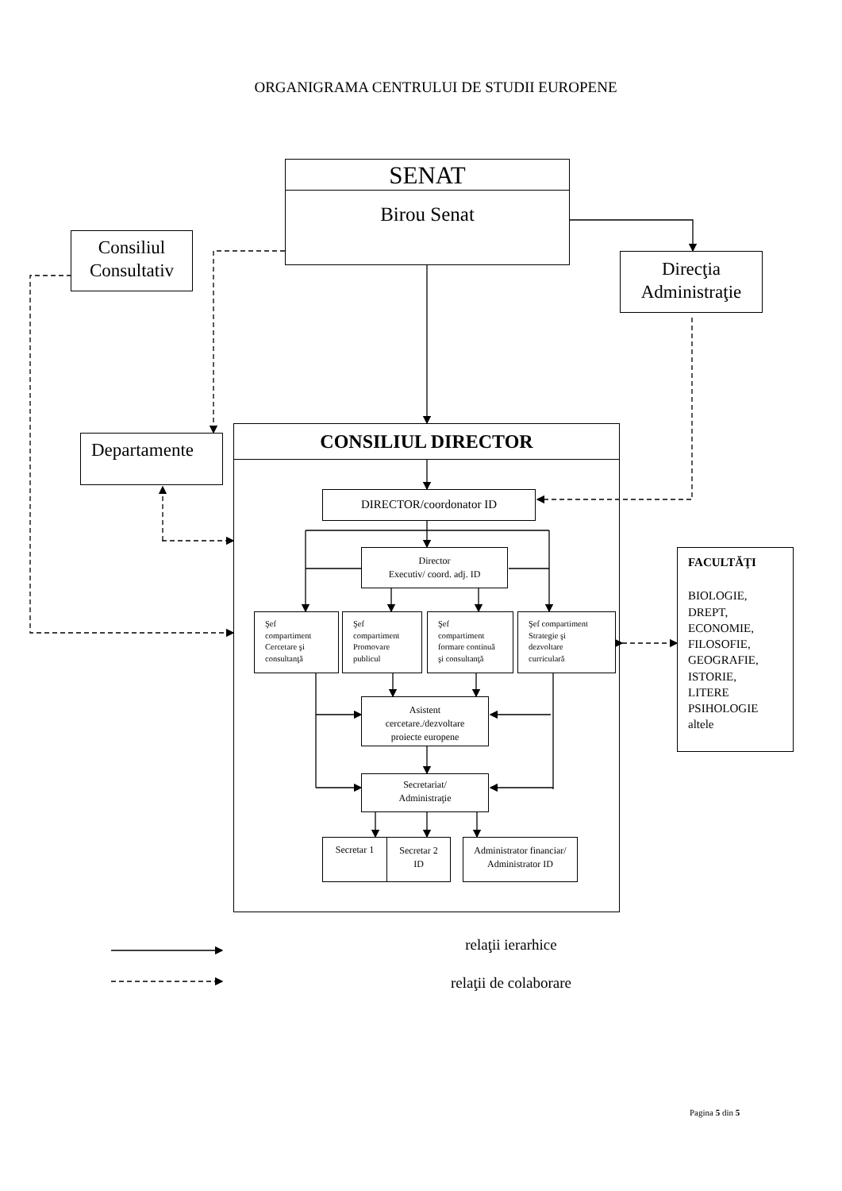ORGANIGRAMA CENTRULUI DE STUDII EUROPENE
SENAT
Birou Senat
Consiliul
Consultativ
Direcţia
Administraţie
Departamente
CONSILIUL DIRECTOR
DIRECTOR/coordonator ID
Director
Executiv/ coord. adj. ID
Şef
compartiment
Cercetare şi
consultanţă
Şef
compartiment
Promovare
publicul
Şef
compartiment
formare continuă
şi consultanţă
Şef compartiment
Strategie şi
dezvoltare
curriculară
Asistent
cercetare./dezvoltare
proiecte europene
Secretariat/
Administraţie
Secretar 1
Secretar 2
ID
Administrator financiar/
Administrator ID
FACULTĂŢI
BIOLOGIE,
DREPT,
ECONOMIE,
FILOSOFIE,
GEOGRAFIE,
ISTORIE,
LITERE
PSIHOLOGIE
altele
relaţii ierarhice
relaţii de colaborare
Pagina 5 din 5